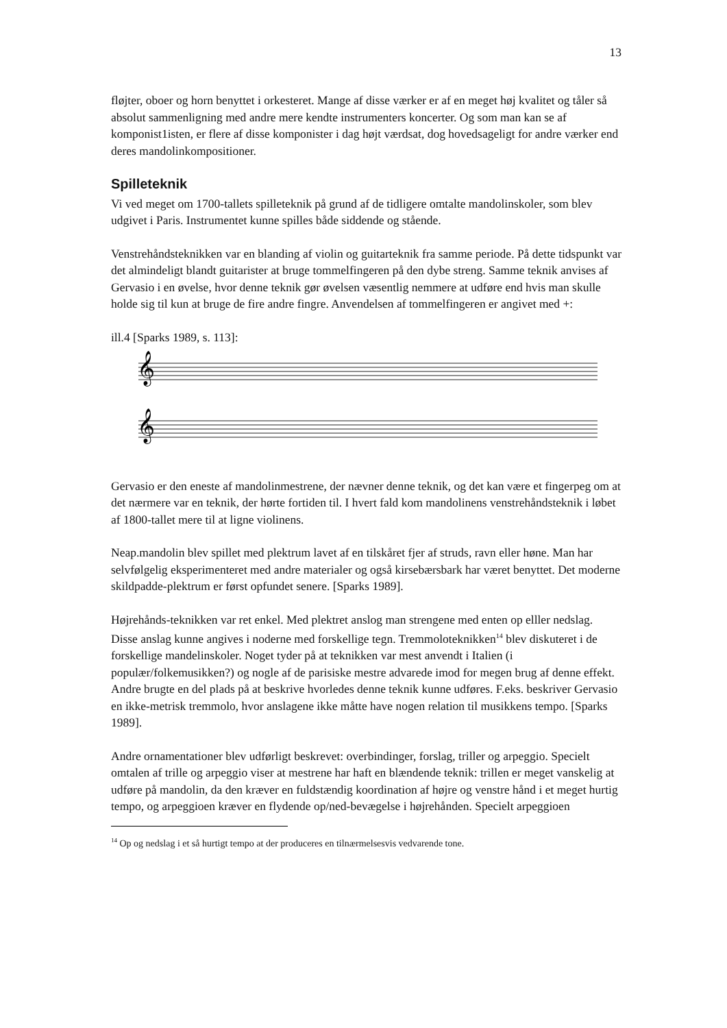13
fløjter, oboer og horn benyttet i orkesteret. Mange af disse værker er af en meget høj kvalitet og tåler så absolut sammenligning med andre mere kendte instrumenters koncerter. Og som man kan se af komponist1isten, er flere af disse komponister i dag højt værdsat, dog hovedsageligt for andre værker end deres mandolinkompositioner.
Spilleteknik
Vi ved meget om 1700-tallets spilleteknik på grund af de tidligere omtalte mandolinskoler, som blev udgivet i Paris. Instrumentet kunne spilles både siddende og stående.
Venstrehåndsteknikken var en blanding af violin og guitarteknik fra samme periode. På dette tidspunkt var det almindeligt blandt guitarister at bruge tommelfingeren på den dybe streng. Samme teknik anvises af Gervasio i en øvelse, hvor denne teknik gør øvelsen væsentlig nemmere at udføre end hvis man skulle holde sig til kun at bruge de fire andre fingre. Anvendelsen af tommelfingeren er angivet med +:
ill.4 [Sparks 1989, s. 113]:
𝄞
𝄞
Gervasio er den eneste af mandolinmestrene, der nævner denne teknik, og det kan være et fingerpeg om at det nærmere var en teknik, der hørte fortiden til. I hvert fald kom mandolinens venstrehåndsteknik i løbet af 1800-tallet mere til at ligne violinens.
Neap.mandolin blev spillet med plektrum lavet af en tilskåret fjer af struds, ravn eller høne. Man har selvfølgelig eksperimenteret med andre materialer og også kirsebærsbark har været benyttet. Det moderne skildpadde-plektrum er først opfundet senere. [Sparks 1989].
Højrehånds-teknikken var ret enkel. Med plektret anslog man strengene med enten op elller nedslag. Disse anslag kunne angives i noderne med forskellige tegn. Tremmoloteknikken<sup>14</sup> blev diskuteret i de forskellige mandelinskoler. Noget tyder på at teknikken var mest anvendt i Italien (i populær/folkemusikken?) og nogle af de parisiske mestre advarede imod for megen brug af denne effekt. Andre brugte en del plads på at beskrive hvorledes denne teknik kunne udføres. F.eks. beskriver Gervasio en ikke-metrisk tremmolo, hvor anslagene ikke måtte have nogen relation til musikkens tempo. [Sparks 1989].
Andre ornamentationer blev udførligt beskrevet: overbindinger, forslag, triller og arpeggio. Specielt omtalen af trille og arpeggio viser at mestrene har haft en blændende teknik: trillen er meget vanskelig at udføre på mandolin, da den kræver en fuldstændig koordination af højre og venstre hånd i et meget hurtig tempo, og arpeggioen kræver en flydende op/ned-bevægelse i højrehånden. Specielt arpeggioen
<sup>14</sup> Op og nedslag i et så hurtigt tempo at der produceres en tilnærmelsesvis vedvarende tone.